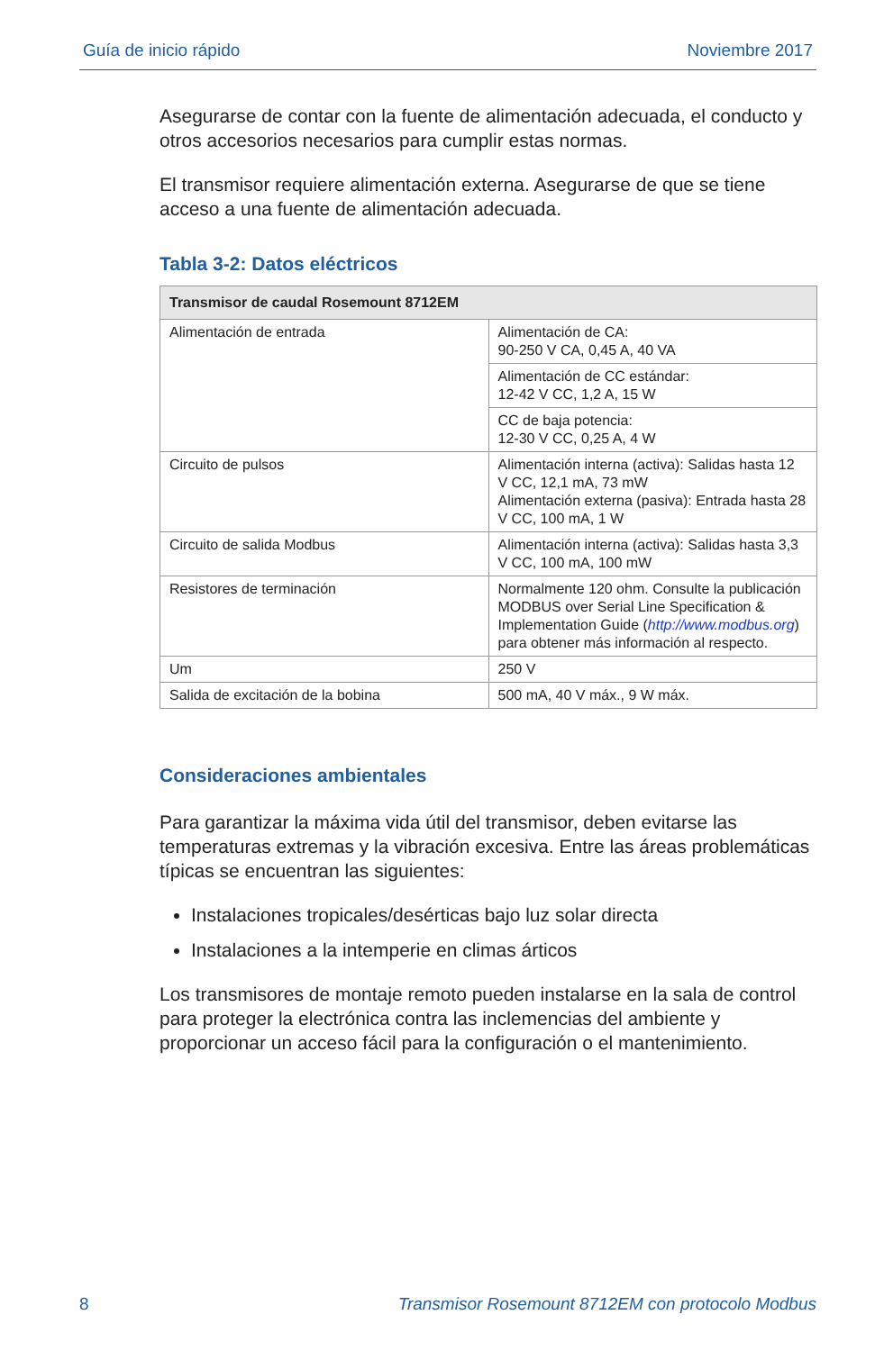Guía de inicio rápido Noviembre 2017
Asegurarse de contar con la fuente de alimentación adecuada, el conducto y otros accesorios necesarios para cumplir estas normas.
El transmisor requiere alimentación externa. Asegurarse de que se tiene acceso a una fuente de alimentación adecuada.
Tabla 3-2: Datos eléctricos
| Transmisor de caudal Rosemount 8712EM | |
| --- | --- |
| Alimentación de entrada | Alimentación de CA: 90-250 V CA, 0,45 A, 40 VA |
| | Alimentación de CC estándar: 12-42 V CC, 1,2 A, 15 W |
| | CC de baja potencia: 12-30 V CC, 0,25 A, 4 W |
| Circuito de pulsos | Alimentación interna (activa): Salidas hasta 12 V CC, 12,1 mA, 73 mW Alimentación externa (pasiva): Entrada hasta 28 V CC, 100 mA, 1 W |
| Circuito de salida Modbus | Alimentación interna (activa): Salidas hasta 3,3 V CC, 100 mA, 100 mW |
| Resistores de terminación | Normalmente 120 ohm. Consulte la publicación MODBUS over Serial Line Specification & Implementation Guide ( http://www.modbus.org ) para obtener más información al respecto. |
| Um | 250 V |
| Salida de excitación de la bobina | 500 mA, 40 V máx., 9 W máx. |
Consideraciones ambientales
Para garantizar la máxima vida útil del transmisor, deben evitarse las temperaturas extremas y la vibración excesiva. Entre las áreas problemáticas típicas se encuentran las siguientes:
Instalaciones tropicales/desérticas bajo luz solar directa
Instalaciones a la intemperie en climas árticos
Los transmisores de montaje remoto pueden instalarse en la sala de control para proteger la electrónica contra las inclemencias del ambiente y proporcionar un acceso fácil para la configuración o el mantenimiento.
8 Transmisor Rosemount 8712EM con protocolo Modbus